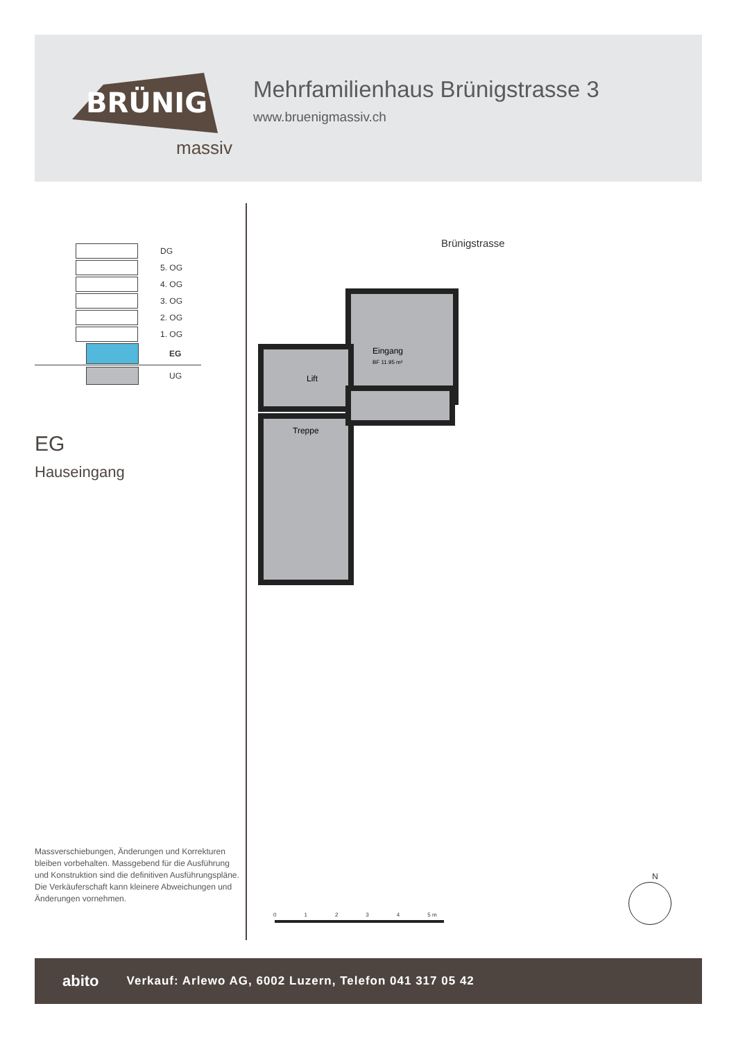BRÜNIG
massiv
Mehrfamilienhaus Brünigstrasse 3
www.bruenigmassiv.ch
DG
5. OG
4. OG
3. OG
2. OG
1. OG
EG
UG
EG
Hauseingang
Brünigstrasse
Eingang
BF 11.95 m²
Lift
Treppe
01234 5 m
N
Massverschiebungen, Änderungen und Korrekturen bleiben vorbehalten. Massgebend für die Ausführung und Konstruktion sind die definitiven Ausführungs­pläne. Die Verkäuferschaft kann kleinere Abweichungen und Änderungen vornehmen.
abito Verkauf: Arlewo AG, 6002 Luzern, Telefon 041 317 05 42